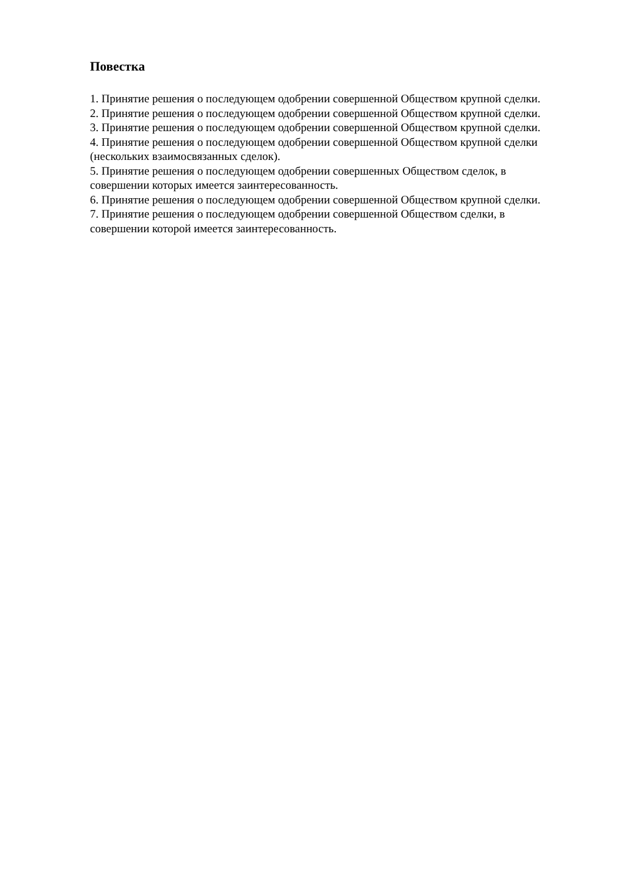Повестка
1. Принятие решения о последующем одобрении совершенной Обществом крупной сделки.
2. Принятие решения о последующем одобрении совершенной Обществом крупной сделки.
3. Принятие решения о последующем одобрении совершенной Обществом крупной сделки.
4. Принятие решения о последующем одобрении совершенной Обществом крупной сделки (нескольких взаимосвязанных сделок).
5. Принятие решения о последующем одобрении совершенных Обществом сделок, в совершении которых имеется заинтересованность.
6. Принятие решения о последующем одобрении совершенной Обществом крупной сделки.
7. Принятие решения о последующем одобрении совершенной Обществом сделки, в совершении которой имеется заинтересованность.